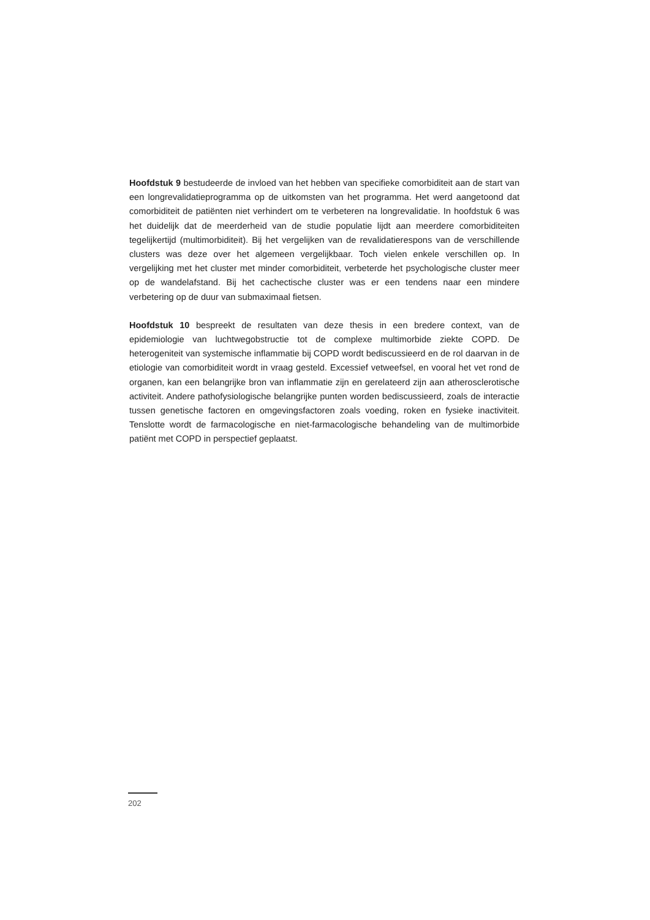Hoofdstuk 9 bestudeerde de invloed van het hebben van specifieke comorbiditeit aan de start van een longrevalidatieprogramma op de uitkomsten van het programma. Het werd aangetoond dat comorbiditeit de patiënten niet verhindert om te verbeteren na longrevalidatie. In hoofdstuk 6 was het duidelijk dat de meerderheid van de studie populatie lijdt aan meerdere comorbiditeiten tegelijkertijd (multimorbiditeit). Bij het vergelijken van de revalidatierespons van de verschillende clusters was deze over het algemeen vergelijkbaar. Toch vielen enkele verschillen op. In vergelijking met het cluster met minder comorbiditeit, verbeterde het psychologische cluster meer op de wandelafstand. Bij het cachectische cluster was er een tendens naar een mindere verbetering op de duur van submaximaal fietsen.
Hoofdstuk 10 bespreekt de resultaten van deze thesis in een bredere context, van de epidemiologie van luchtwegobstructie tot de complexe multimorbide ziekte COPD. De heterogeniteit van systemische inflammatie bij COPD wordt bediscussieerd en de rol daarvan in de etiologie van comorbiditeit wordt in vraag gesteld. Excessief vetweefsel, en vooral het vet rond de organen, kan een belangrijke bron van inflammatie zijn en gerelateerd zijn aan atherosclerotische activiteit. Andere pathofysiologische belangrijke punten worden bediscussieerd, zoals de interactie tussen genetische factoren en omgevingsfactoren zoals voeding, roken en fysieke inactiviteit. Tenslotte wordt de farmacologische en niet-farmacologische behandeling van de multimorbide patiënt met COPD in perspectief geplaatst.
202